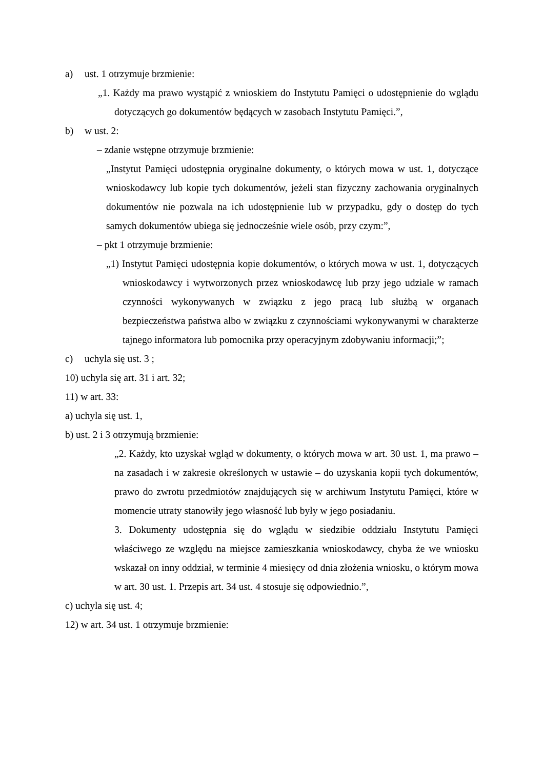a) ust. 1 otrzymuje brzmienie:
„1. Każdy ma prawo wystąpić z wnioskiem do Instytutu Pamięci o udostępnienie do wglądu dotyczących go dokumentów będących w zasobach Instytutu Pamięci.”,
b) w ust. 2:
– zdanie wstępne otrzymuje brzmienie:
„Instytut Pamięci udostępnia oryginalne dokumenty, o których mowa w ust. 1, dotyczące wnioskodawcy lub kopie tych dokumentów, jeżeli stan fizyczny zachowania oryginalnych dokumentów nie pozwala na ich udostępnienie lub w przypadku, gdy o dostęp do tych samych dokumentów ubiega się jednocześnie wiele osób, przy czym:”,
– pkt 1 otrzymuje brzmienie:
„1) Instytut Pamięci udostępnia kopie dokumentów, o których mowa w ust. 1, dotyczących wnioskodawcy i wytworzonych przez wnioskodawcę lub przy jego udziale w ramach czynności wykonywanych w związku z jego pracą lub służbą w organach bezpieczeństwa państwa albo w związku z czynnościami wykonywanymi w charakterze tajnego informatora lub pomocnika przy operacyjnym zdobywaniu informacji;”;
c) uchyla się ust. 3 ;
10) uchyla się art. 31 i art. 32;
11) w art. 33:
a) uchyla się ust. 1,
b) ust. 2 i 3 otrzymują brzmienie:
„2. Każdy, kto uzyskał wgląd w dokumenty, o których mowa w art. 30 ust. 1, ma prawo – na zasadach i w zakresie określonych w ustawie – do uzyskania kopii tych dokumentów, prawo do zwrotu przedmiotów znajdujących się w archiwum Instytutu Pamięci, które w momencie utraty stanowiły jego własność lub były w jego posiadaniu.
3. Dokumenty udostępnia się do wglądu w siedzibie oddziału Instytutu Pamięci właściwego ze względu na miejsce zamieszkania wnioskodawcy, chyba że we wniosku wskazał on inny oddział, w terminie 4 miesięcy od dnia złożenia wniosku, o którym mowa w art. 30 ust. 1. Przepis art. 34 ust. 4 stosuje się odpowiednio.”,
c) uchyla się ust. 4;
12) w art. 34 ust. 1 otrzymuje brzmienie: